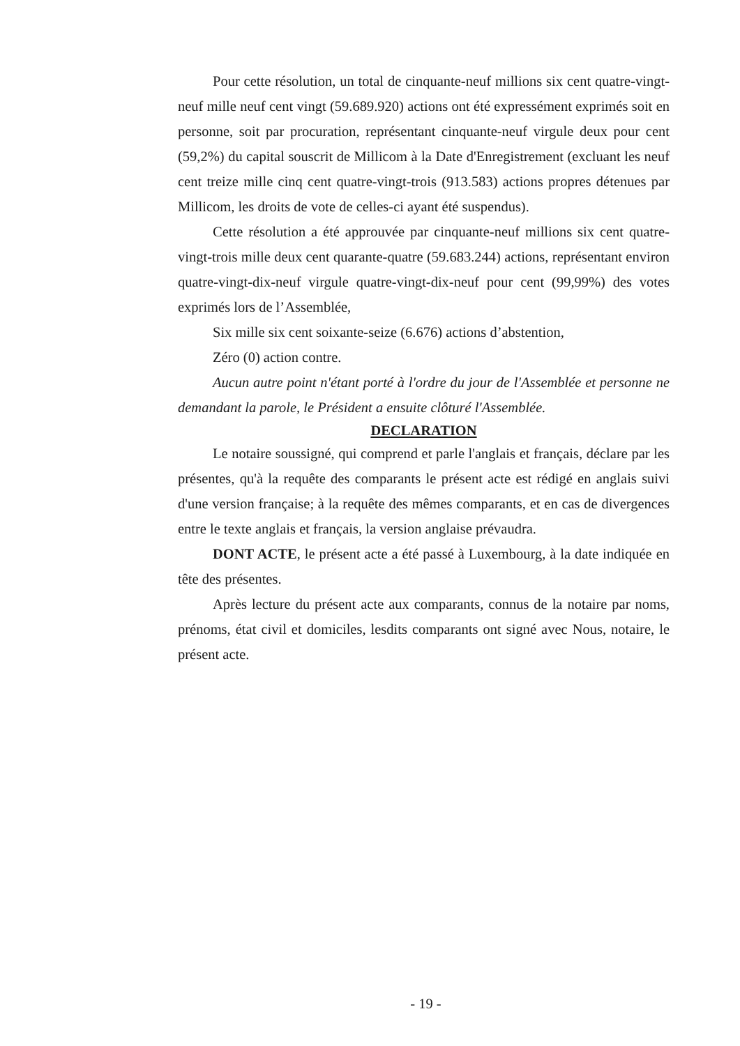Pour cette résolution, un total de cinquante-neuf millions six cent quatre-vingt-neuf mille neuf cent vingt (59.689.920) actions ont été expressément exprimés soit en personne, soit par procuration, représentant cinquante-neuf virgule deux pour cent (59,2%) du capital souscrit de Millicom à la Date d'Enregistrement (excluant les neuf cent treize mille cinq cent quatre-vingt-trois (913.583) actions propres détenues par Millicom, les droits de vote de celles-ci ayant été suspendus).
Cette résolution a été approuvée par cinquante-neuf millions six cent quatre-vingt-trois mille deux cent quarante-quatre (59.683.244) actions, représentant environ quatre-vingt-dix-neuf virgule quatre-vingt-dix-neuf pour cent (99,99%) des votes exprimés lors de l’Assemblée,
Six mille six cent soixante-seize (6.676) actions d’abstention,
Zéro (0) action contre.
Aucun autre point n'étant porté à l'ordre du jour de l'Assemblée et personne ne demandant la parole, le Président a ensuite clôturé l'Assemblée.
DECLARATION
Le notaire soussigné, qui comprend et parle l'anglais et français, déclare par les présentes, qu'à la requête des comparants le présent acte est rédigé en anglais suivi d'une version française; à la requête des mêmes comparants, et en cas de divergences entre le texte anglais et français, la version anglaise prévaudra.
DONT ACTE, le présent acte a été passé à Luxembourg, à la date indiquée en tête des présentes.
Après lecture du présent acte aux comparants, connus de la notaire par noms, prénoms, état civil et domiciles, lesdits comparants ont signé avec Nous, notaire, le présent acte.
- 19 -